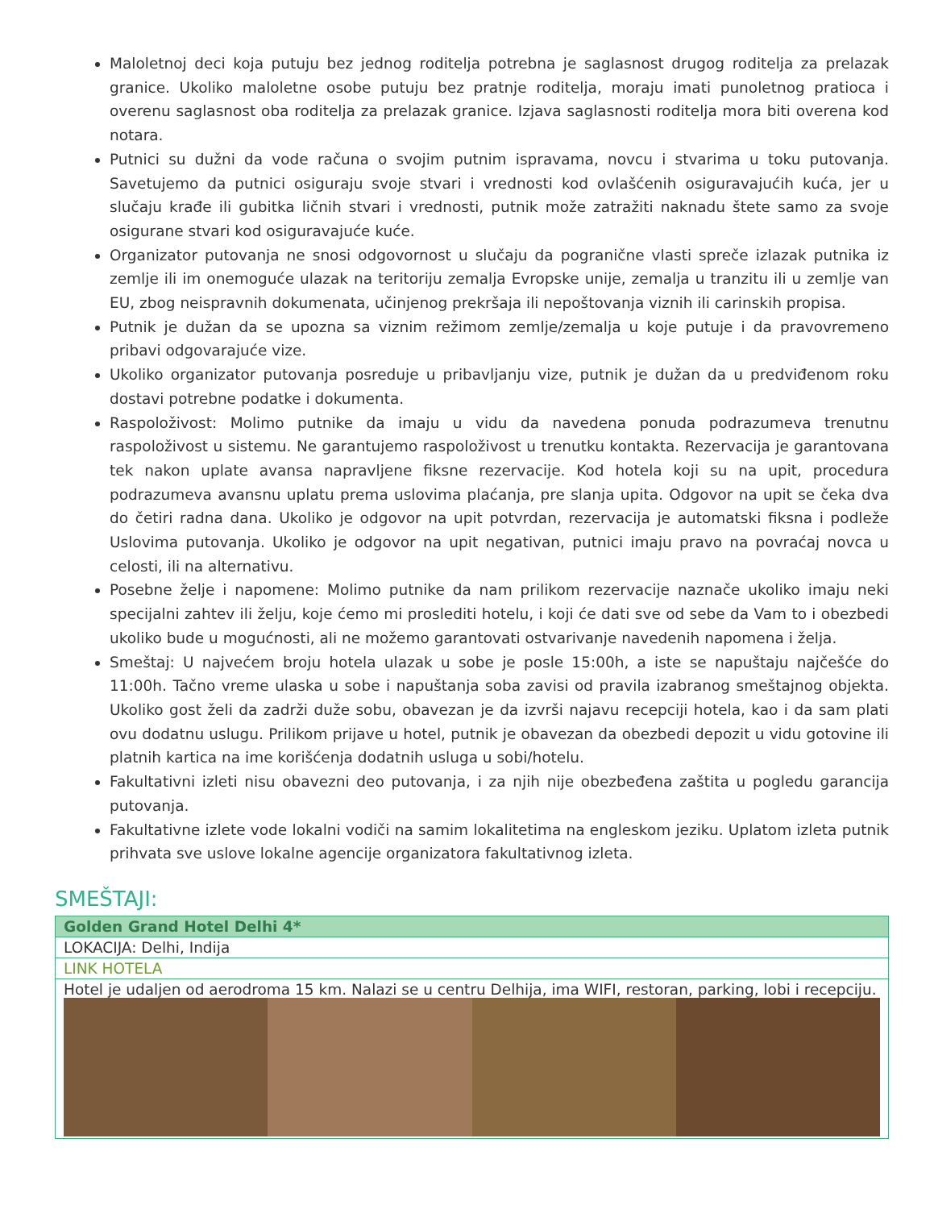Maloletnoj deci koja putuju bez jednog roditelja potrebna je saglasnost drugog roditelja za prelazak granice. Ukoliko maloletne osobe putuju bez pratnje roditelja, moraju imati punoletnog pratioca i overenu saglasnost oba roditelja za prelazak granice. Izjava saglasnosti roditelja mora biti overena kod notara.
Putnici su dužni da vode računa o svojim putnim ispravama, novcu i stvarima u toku putovanja. Savetujemo da putnici osiguraju svoje stvari i vrednosti kod ovlašćenih osiguravajućih kuća, jer u slučaju krađe ili gubitka ličnih stvari i vrednosti, putnik može zatražiti naknadu štete samo za svoje osigurane stvari kod osiguravajuće kuće.
Organizator putovanja ne snosi odgovornost u slučaju da pogranične vlasti spreče izlazak putnika iz zemlje ili im onemoguće ulazak na teritoriju zemalja Evropske unije, zemalja u tranzitu ili u zemlje van EU, zbog neispravnih dokumenata, učinjenog prekršaja ili nepoštovanja viznih ili carinskih propisa.
Putnik je dužan da se upozna sa viznim režimom zemlje/zemalja u koje putuje i da pravovremeno pribavi odgovarajuće vize.
Ukoliko organizator putovanja posreduje u pribavljanju vize, putnik je dužan da u predviđenom roku dostavi potrebne podatke i dokumenta.
Raspoloživost: Molimo putnike da imaju u vidu da navedena ponuda podrazumeva trenutnu raspoloživost u sistemu. Ne garantujemo raspoloživost u trenutku kontakta. Rezervacija je garantovana tek nakon uplate avansa napravljene fiksne rezervacije. Kod hotela koji su na upit, procedura podrazumeva avansnu uplatu prema uslovima plaćanja, pre slanja upita. Odgovor na upit se čeka dva do četiri radna dana. Ukoliko je odgovor na upit potvrdan, rezervacija je automatski fiksna i podleže Uslovima putovanja. Ukoliko je odgovor na upit negativan, putnici imaju pravo na povraćaj novca u celosti, ili na alternativu.
Posebne želje i napomene: Molimo putnike da nam prilikom rezervacije naznače ukoliko imaju neki specijalni zahtev ili želju, koje ćemo mi proslediti hotelu, i koji će dati sve od sebe da Vam to i obezbedi ukoliko bude u mogućnosti, ali ne možemo garantovati ostvarivanje navedenih napomena i želja.
Smeštaj: U najvećem broju hotela ulazak u sobe je posle 15:00h, a iste se napuštaju najčešće do 11:00h. Tačno vreme ulaska u sobe i napuštanja soba zavisi od pravila izabranog smeštajnog objekta. Ukoliko gost želi da zadrži duže sobu, obavezan je da izvrši najavu recepciji hotela, kao i da sam plati ovu dodatnu uslugu. Prilikom prijave u hotel, putnik je obavezan da obezbedi depozit u vidu gotovine ili platnih kartica na ime korišćenja dodatnih usluga u sobi/hotelu.
Fakultativni izleti nisu obavezni deo putovanja, i za njih nije obezbeđena zaštita u pogledu garancija putovanja.
Fakultativne izlete vode lokalni vodiči na samim lokalitetima na engleskom jeziku. Uplatom izleta putnik prihvata sve uslove lokalne agencije organizatora fakultativnog izleta.
SMEŠTAJI:
| Golden Grand Hotel Delhi 4* |
| LOKACIJA: Delhi, Indija |
| LINK HOTELA |
| Hotel je udaljen od aerodroma 15 km. Nalazi se u centru Delhija, ima WIFI, restoran, parking, lobi i recepciju. |